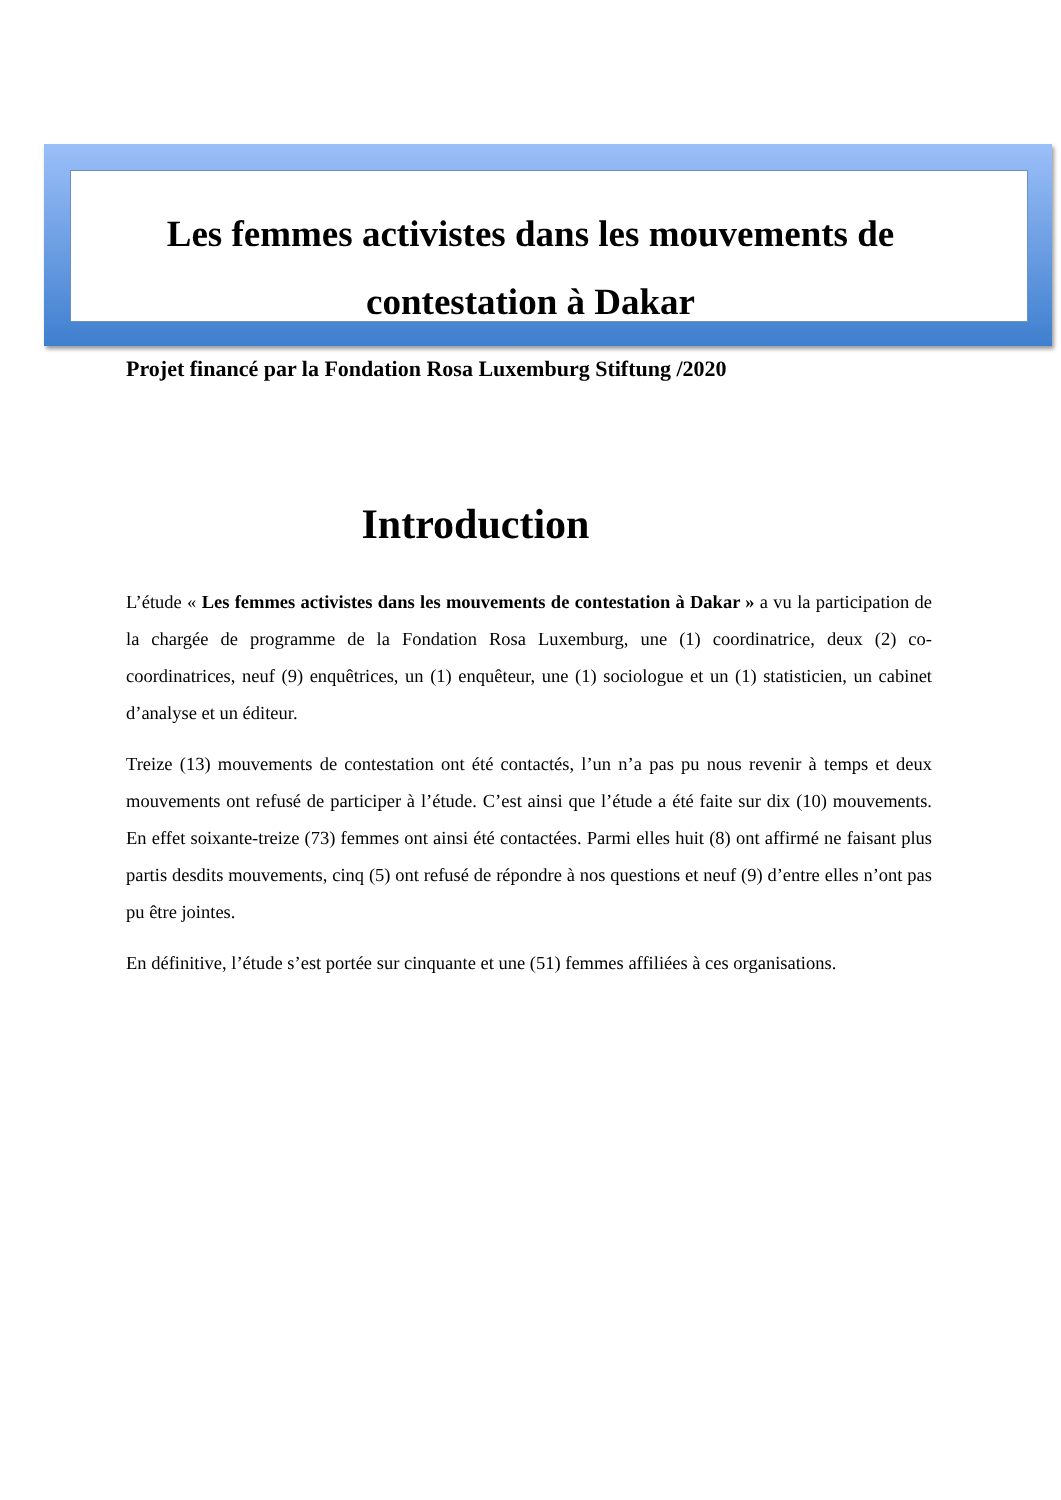Les femmes activistes dans les mouvements de
contestation à Dakar
Projet financé par la Fondation Rosa Luxemburg Stiftung /2020
Introduction
L’étude « Les femmes activistes dans les mouvements de contestation à Dakar » a vu la participation de la chargée de programme de la Fondation Rosa Luxemburg, une (1) coordinatrice, deux (2) co-coordinatrices, neuf (9) enquêtrices, un (1) enquêteur, une (1) sociologue et un (1) statisticien, un cabinet d’analyse et un éditeur.
Treize (13) mouvements de contestation ont été contactés, l’un n’a pas pu nous revenir à temps et deux mouvements ont refusé de participer à l’étude. C’est ainsi que l’étude a été faite sur dix (10) mouvements. En effet soixante-treize (73) femmes ont ainsi été contactées. Parmi elles huit (8) ont affirmé ne faisant plus partis desdits mouvements, cinq (5) ont refusé de répondre à nos questions et neuf (9) d’entre elles n’ont pas pu être jointes.
En définitive, l’étude s’est portée sur cinquante et une (51) femmes affiliées à ces organisations.